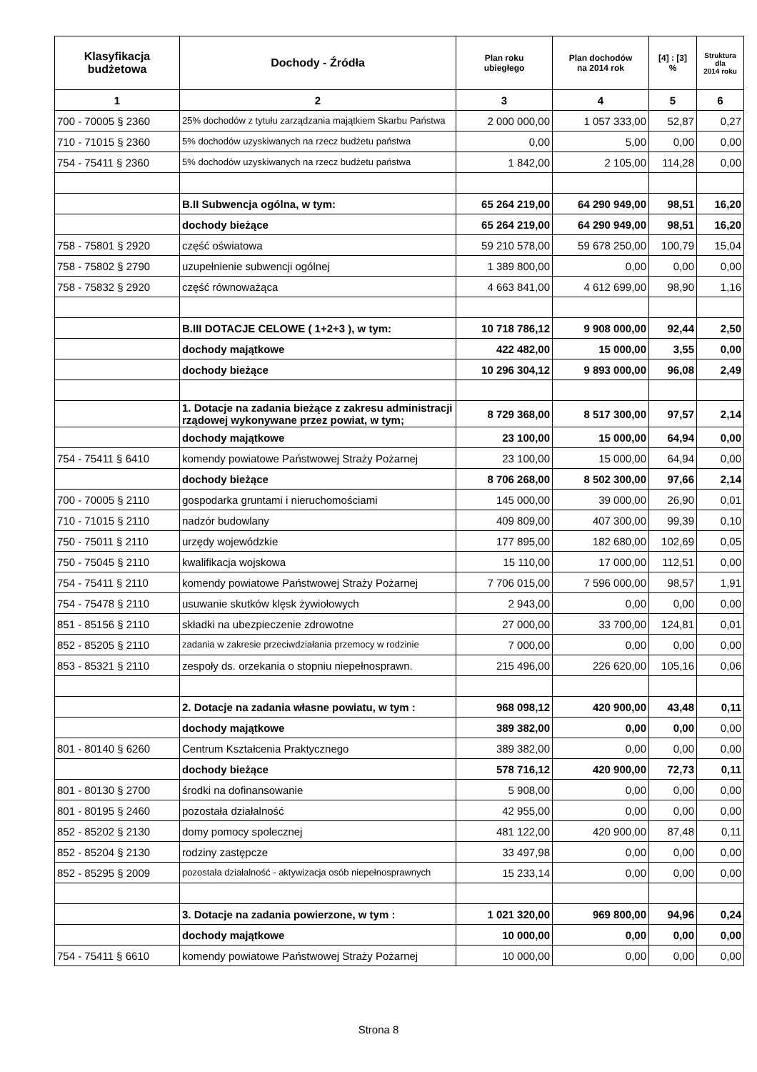| Klasyfikacja budżetowa | Dochody - Źródła | Plan roku ubiegłego | Plan dochodów na 2014 rok | [4] : [3] % | Struktura dla 2014 roku |
| --- | --- | --- | --- | --- | --- |
| 1 | 2 | 3 | 4 | 5 | 6 |
| 700 - 70005 § 2360 | 25% dochodów z tytułu zarządzania majątkiem Skarbu Państwa | 2 000 000,00 | 1 057 333,00 | 52,87 | 0,27 |
| 710 - 71015 § 2360 | 5% dochodów uzyskiwanych na rzecz budżetu państwa | 0,00 | 5,00 | 0,00 | 0,00 |
| 754 - 75411 § 2360 | 5% dochodów uzyskiwanych na rzecz budżetu państwa | 1 842,00 | 2 105,00 | 114,28 | 0,00 |
| | B.II Subwencja ogólna, w tym: | 65 264 219,00 | 64 290 949,00 | 98,51 | 16,20 |
| | dochody bieżące | 65 264 219,00 | 64 290 949,00 | 98,51 | 16,20 |
| 758 - 75801 § 2920 | część oświatowa | 59 210 578,00 | 59 678 250,00 | 100,79 | 15,04 |
| 758 - 75802 § 2790 | uzupełnienie subwencji ogólnej | 1 389 800,00 | 0,00 | 0,00 | 0,00 |
| 758 - 75832 § 2920 | część równoważąca | 4 663 841,00 | 4 612 699,00 | 98,90 | 1,16 |
| | B.III DOTACJE CELOWE ( 1+2+3 ), w tym: | 10 718 786,12 | 9 908 000,00 | 92,44 | 2,50 |
| | dochody majątkowe | 422 482,00 | 15 000,00 | 3,55 | 0,00 |
| | dochody bieżące | 10 296 304,12 | 9 893 000,00 | 96,08 | 2,49 |
| | 1. Dotacje na zadania bieżące z zakresu administracji rządowej wykonywane przez powiat, w tym; | 8 729 368,00 | 8 517 300,00 | 97,57 | 2,14 |
| | dochody majątkowe | 23 100,00 | 15 000,00 | 64,94 | 0,00 |
| 754 - 75411 § 6410 | komendy powiatowe Państwowej Straży Pożarnej | 23 100,00 | 15 000,00 | 64,94 | 0,00 |
| | dochody bieżące | 8 706 268,00 | 8 502 300,00 | 97,66 | 2,14 |
| 700 - 70005 § 2110 | gospodarka gruntami i nieruchomościami | 145 000,00 | 39 000,00 | 26,90 | 0,01 |
| 710 - 71015 § 2110 | nadzór budowlany | 409 809,00 | 407 300,00 | 99,39 | 0,10 |
| 750 - 75011 § 2110 | urzędy wojewódzkie | 177 895,00 | 182 680,00 | 102,69 | 0,05 |
| 750 - 75045 § 2110 | kwalifikacja wojskowa | 15 110,00 | 17 000,00 | 112,51 | 0,00 |
| 754 - 75411 § 2110 | komendy powiatowe Państwowej Straży Pożarnej | 7 706 015,00 | 7 596 000,00 | 98,57 | 1,91 |
| 754 - 75478 § 2110 | usuwanie skutków klęsk żywiołowych | 2 943,00 | 0,00 | 0,00 | 0,00 |
| 851 - 85156 § 2110 | składki na ubezpieczenie zdrowotne | 27 000,00 | 33 700,00 | 124,81 | 0,01 |
| 852 - 85205 § 2110 | zadania w zakresie przeciwdziałania przemocy w rodzinie | 7 000,00 | 0,00 | 0,00 | 0,00 |
| 853 - 85321 § 2110 | zespoły ds. orzekania o stopniu niepełnosprawn. | 215 496,00 | 226 620,00 | 105,16 | 0,06 |
| | 2. Dotacje na zadania własne powiatu, w tym : | 968 098,12 | 420 900,00 | 43,48 | 0,11 |
| | dochody majątkowe | 389 382,00 | 0,00 | 0,00 | 0,00 |
| 801 - 80140 § 6260 | Centrum Kształcenia Praktycznego | 389 382,00 | 0,00 | 0,00 | 0,00 |
| | dochody bieżące | 578 716,12 | 420 900,00 | 72,73 | 0,11 |
| 801 - 80130 § 2700 | środki na dofinansowanie | 5 908,00 | 0,00 | 0,00 | 0,00 |
| 801 - 80195 § 2460 | pozostała działalność | 42 955,00 | 0,00 | 0,00 | 0,00 |
| 852 - 85202 § 2130 | domy pomocy spolecznej | 481 122,00 | 420 900,00 | 87,48 | 0,11 |
| 852 - 85204 § 2130 | rodziny zastępcze | 33 497,98 | 0,00 | 0,00 | 0,00 |
| 852 - 85295 § 2009 | pozostała działalność - aktywizacja osób niepełnosprawnych | 15 233,14 | 0,00 | 0,00 | 0,00 |
| | 3. Dotacje na zadania powierzone, w tym : | 1 021 320,00 | 969 800,00 | 94,96 | 0,24 |
| | dochody majątkowe | 10 000,00 | 0,00 | 0,00 | 0,00 |
| 754 - 75411 § 6610 | komendy powiatowe Państwowej Straży Pożarnej | 10 000,00 | 0,00 | 0,00 | 0,00 |
Strona 8